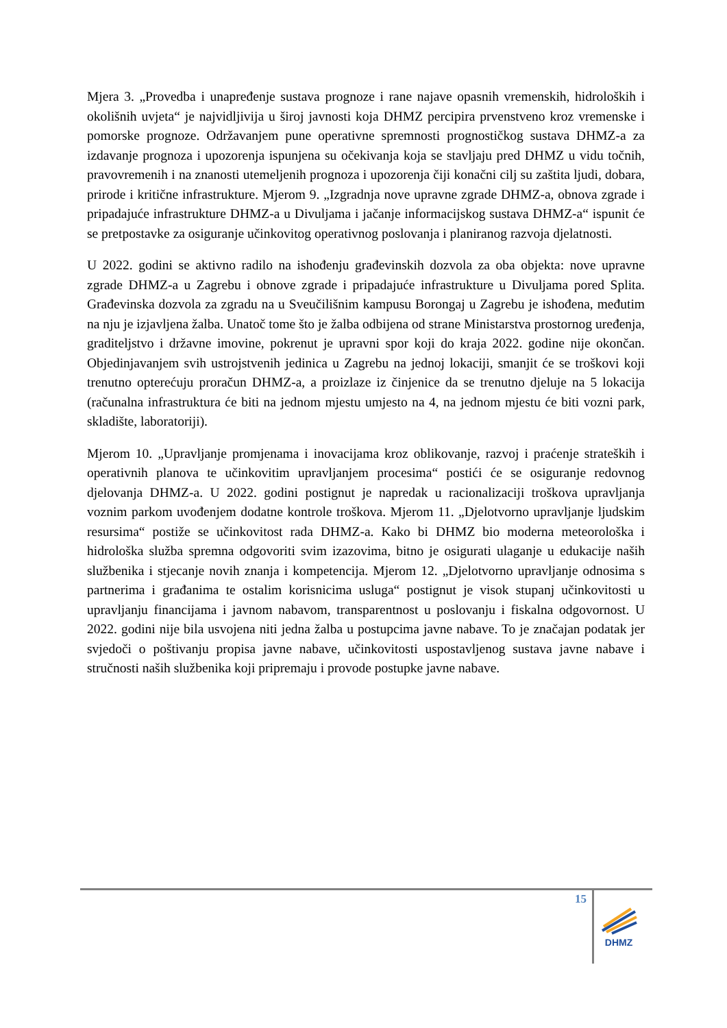Mjera 3. „Provedba i unapređenje sustava prognoze i rane najave opasnih vremenskih, hidroloških i okolišnih uvjeta“ je najvidljivija u široj javnosti koja DHMZ percipira prvenstveno kroz vremenske i pomorske prognoze. Održavanjem pune operativne spremnosti prognostičkog sustava DHMZ-a za izdavanje prognoza i upozorenja ispunjena su očekivanja koja se stavljaju pred DHMZ u vidu točnih, pravovremenih i na znanosti utemeljenih prognoza i upozorenja čiji konačni cilj su zaštita ljudi, dobara, prirode i kritične infrastrukture. Mjerom 9. „Izgradnja nove upravne zgrade DHMZ-a, obnova zgrade i pripadajuće infrastrukture DHMZ-a u Divuljama i jačanje informacijskog sustava DHMZ-a“ ispunit će se pretpostavke za osiguranje učinkovitog operativnog poslovanja i planiranog razvoja djelatnosti.
U 2022. godini se aktivno radilo na ishođenju građevinskih dozvola za oba objekta: nove upravne zgrade DHMZ-a u Zagrebu i obnove zgrade i pripadajuće infrastrukture u Divuljama pored Splita. Građevinska dozvola za zgradu na u Sveučilišnim kampusu Borongaj u Zagrebu je ishođena, međutim na nju je izjavljena žalba. Unatoč tome što je žalba odbijena od strane Ministarstva prostornog uređenja, graditeljstvo i državne imovine, pokrenut je upravni spor koji do kraja 2022. godine nije okončan. Objedinjavanjem svih ustrojstvenih jedinica u Zagrebu na jednoj lokaciji, smanjit će se troškovi koji trenutno opterećuju proračun DHMZ-a, a proizlaze iz činjenice da se trenutno djeluje na 5 lokacija (računalna infrastruktura će biti na jednom mjestu umjesto na 4, na jednom mjestu će biti vozni park, skladište, laboratoriji).
Mjerom 10. „Upravljanje promjenama i inovacijama kroz oblikovanje, razvoj i praćenje strateških i operativnih planova te učinkovitim upravljanjem procesima“ postići će se osiguranje redovnog djelovanja DHMZ-a. U 2022. godini postignut je napredak u racionalizaciji troškova upravljanja voznim parkom uvođenjem dodatne kontrole troškova. Mjerom 11. „Djelotvorno upravljanje ljudskim resursima“ postiže se učinkovitost rada DHMZ-a. Kako bi DHMZ bio moderna meteorološka i hidrološka služba spremna odgovoriti svim izazovima, bitno je osigurati ulaganje u edukacije naših službenika i stjecanje novih znanja i kompetencija. Mjerom 12. „Djelotvorno upravljanje odnosima s partnerima i građanima te ostalim korisnicima usluga“ postignut je visok stupanj učinkovitosti u upravljanju financijama i javnom nabavom, transparentnost u poslovanju i fiskalna odgovornost. U 2022. godini nije bila usvojena niti jedna žalba u postupcima javne nabave. To je značajan podatak jer svjedoči o poštivanju propisa javne nabave, učinkovitosti uspostavljenog sustava javne nabave i stručnosti naših službenika koji pripremaju i provode postupke javne nabave.
15
DHMZ